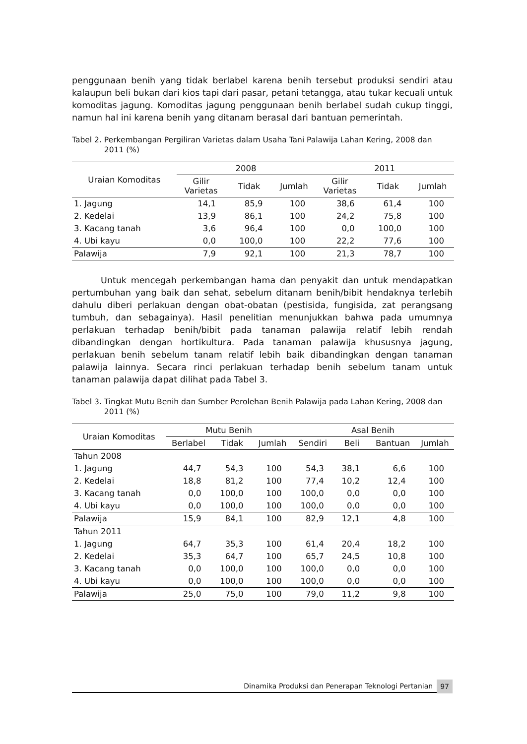penggunaan benih yang tidak berlabel karena benih tersebut produksi sendiri atau kalaupun beli bukan dari kios tapi dari pasar, petani tetangga, atau tukar kecuali untuk komoditas jagung. Komoditas jagung penggunaan benih berlabel sudah cukup tinggi, namun hal ini karena benih yang ditanam berasal dari bantuan pemerintah.
Tabel 2. Perkembangan Pergiliran Varietas dalam Usaha Tani Palawija Lahan Kering, 2008 dan 2011 (%)
| Uraian Komoditas | 2008 | | | 2011 | | |
| --- | --- | --- | --- | --- | --- | --- |
| | Gilir Varietas | Tidak | Jumlah | Gilir Varietas | Tidak | Jumlah |
| 1. Jagung | 14,1 | 85,9 | 100 | 38,6 | 61,4 | 100 |
| 2. Kedelai | 13,9 | 86,1 | 100 | 24,2 | 75,8 | 100 |
| 3. Kacang tanah | 3,6 | 96,4 | 100 | 0,0 | 100,0 | 100 |
| 4. Ubi kayu | 0,0 | 100,0 | 100 | 22,2 | 77,6 | 100 |
| Palawija | 7,9 | 92,1 | 100 | 21,3 | 78,7 | 100 |
Untuk mencegah perkembangan hama dan penyakit dan untuk mendapatkan pertumbuhan yang baik dan sehat, sebelum ditanam benih/bibit hendaknya terlebih dahulu diberi perlakuan dengan obat-obatan (pestisida, fungisida, zat perangsang tumbuh, dan sebagainya). Hasil penelitian menunjukkan bahwa pada umumnya perlakuan terhadap benih/bibit pada tanaman palawija relatif lebih rendah dibandingkan dengan hortikultura. Pada tanaman palawija khususnya jagung, perlakuan benih sebelum tanam relatif lebih baik dibandingkan dengan tanaman palawija lainnya. Secara rinci perlakuan terhadap benih sebelum tanam untuk tanaman palawija dapat dilihat pada Tabel 3.
Tabel 3. Tingkat Mutu Benih dan Sumber Perolehan Benih Palawija pada Lahan Kering, 2008 dan 2011 (%)
| Uraian Komoditas | Mutu Benih | | | Asal Benih | | | |
| --- | --- | --- | --- | --- | --- | --- | --- |
| | Berlabel | Tidak | Jumlah | Sendiri | Beli | Bantuan | Jumlah |
| Tahun 2008 | | | | | | | |
| 1. Jagung | 44,7 | 54,3 | 100 | 54,3 | 38,1 | 6,6 | 100 |
| 2. Kedelai | 18,8 | 81,2 | 100 | 77,4 | 10,2 | 12,4 | 100 |
| 3. Kacang tanah | 0,0 | 100,0 | 100 | 100,0 | 0,0 | 0,0 | 100 |
| 4. Ubi kayu | 0,0 | 100,0 | 100 | 100,0 | 0,0 | 0,0 | 100 |
| Palawija | 15,9 | 84,1 | 100 | 82,9 | 12,1 | 4,8 | 100 |
| Tahun 2011 | | | | | | | |
| 1. Jagung | 64,7 | 35,3 | 100 | 61,4 | 20,4 | 18,2 | 100 |
| 2. Kedelai | 35,3 | 64,7 | 100 | 65,7 | 24,5 | 10,8 | 100 |
| 3. Kacang tanah | 0,0 | 100,0 | 100 | 100,0 | 0,0 | 0,0 | 100 |
| 4. Ubi kayu | 0,0 | 100,0 | 100 | 100,0 | 0,0 | 0,0 | 100 |
| Palawija | 25,0 | 75,0 | 100 | 79,0 | 11,2 | 9,8 | 100 |
Dinamika Produksi dan Penerapan Teknologi Pertanian
97